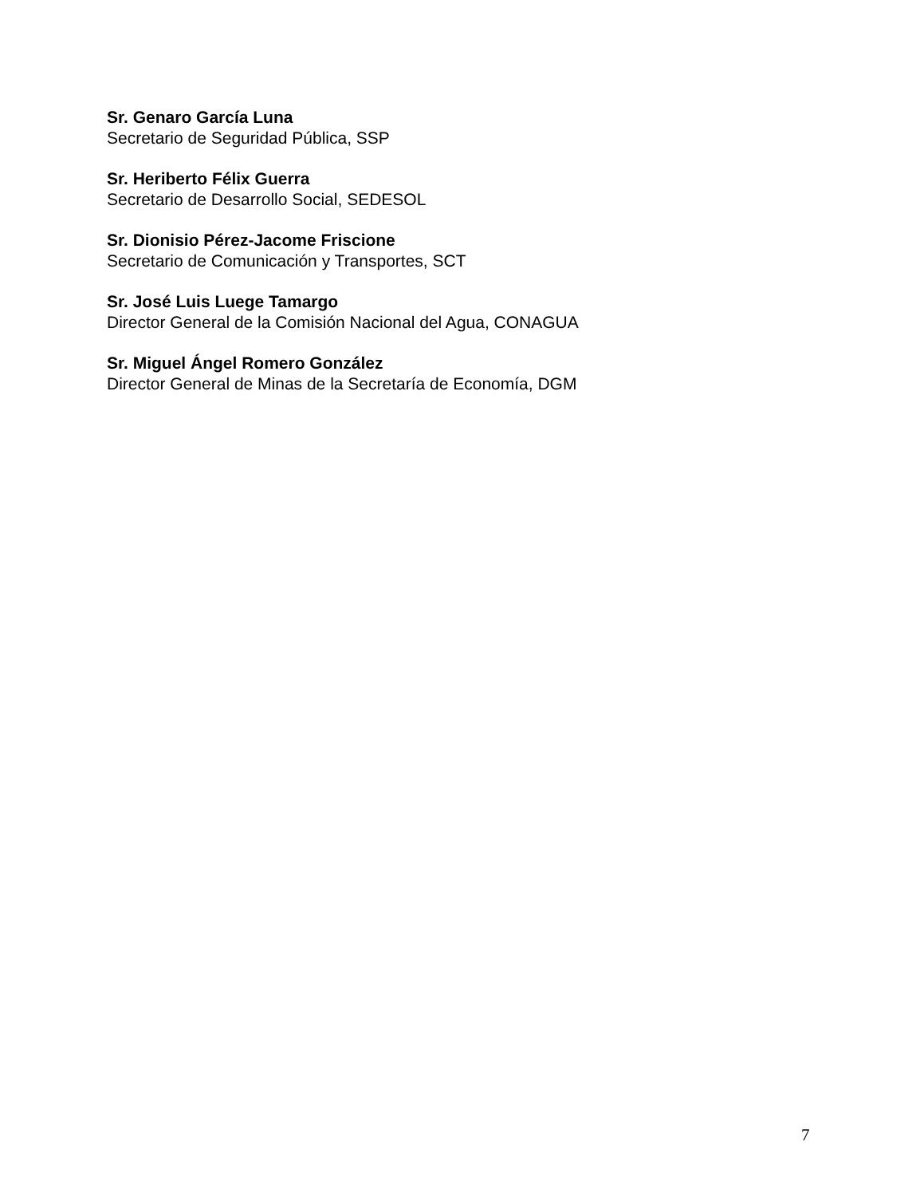Sr. Genaro García Luna
Secretario de Seguridad Pública, SSP
Sr. Heriberto Félix Guerra
Secretario de Desarrollo Social, SEDESOL
Sr. Dionisio Pérez-Jacome Friscione
Secretario de Comunicación y Transportes, SCT
Sr. José Luis Luege Tamargo
Director General de la Comisión Nacional del Agua, CONAGUA
Sr. Miguel Ángel Romero González
Director General de Minas de la Secretaría de Economía, DGM
7